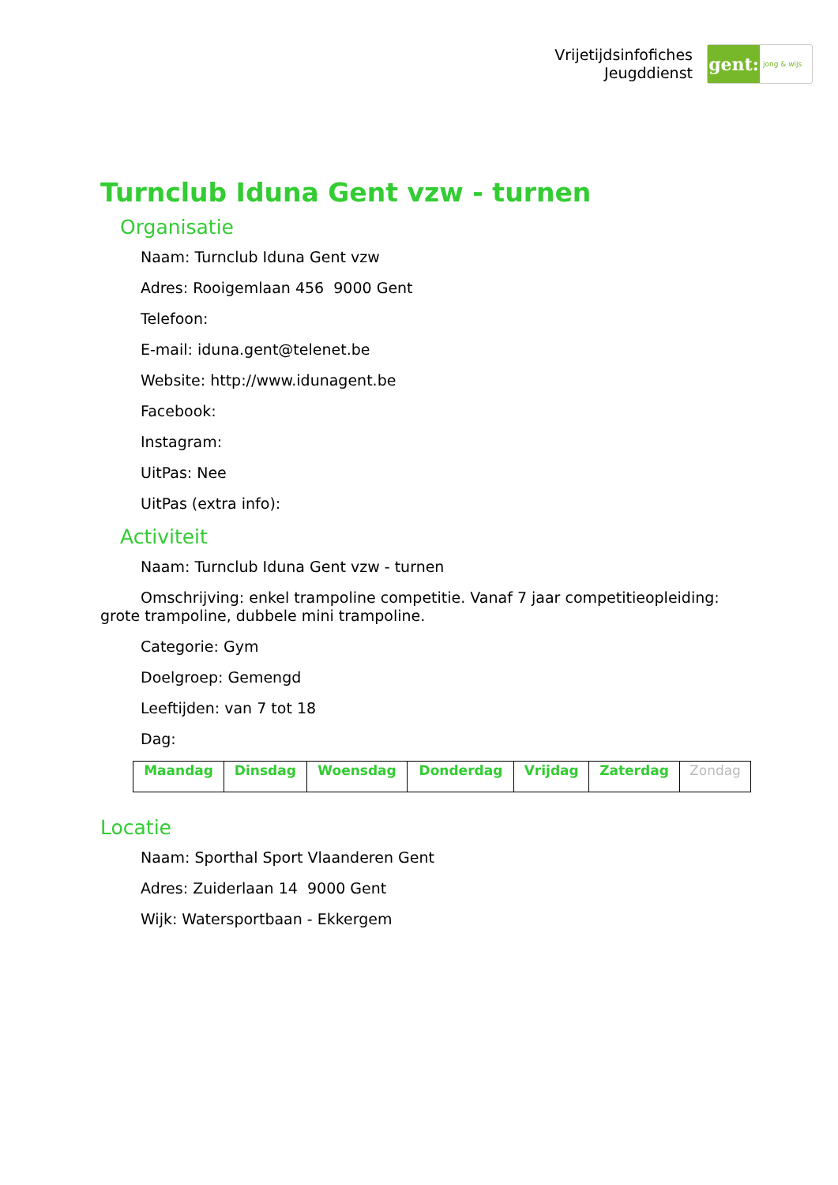Vrijetijdsinfofiches
Jeugddienst
gent:
jong & wijs
Turnclub Iduna Gent vzw - turnen
Organisatie
Naam: Turnclub Iduna Gent vzw
Adres: Rooigemlaan 456 9000 Gent
Telefoon:
E-mail: iduna.gent@telenet.be
Website: http://www.idunagent.be
Facebook:
Instagram:
UitPas: Nee
UitPas (extra info):
Activiteit
Naam: Turnclub Iduna Gent vzw - turnen
Omschrijving: enkel trampoline competitie. Vanaf 7 jaar competitieopleiding: grote trampoline, dubbele mini trampoline.
Categorie: Gym
Doelgroep: Gemengd
Leeftijden: van 7 tot 18
Dag:
| Maandag | Dinsdag | Woensdag | Donderdag | Vrijdag | Zaterdag | Zondag |
Locatie
Naam: Sporthal Sport Vlaanderen Gent
Adres: Zuiderlaan 14 9000 Gent
Wijk: Watersportbaan - Ekkergem